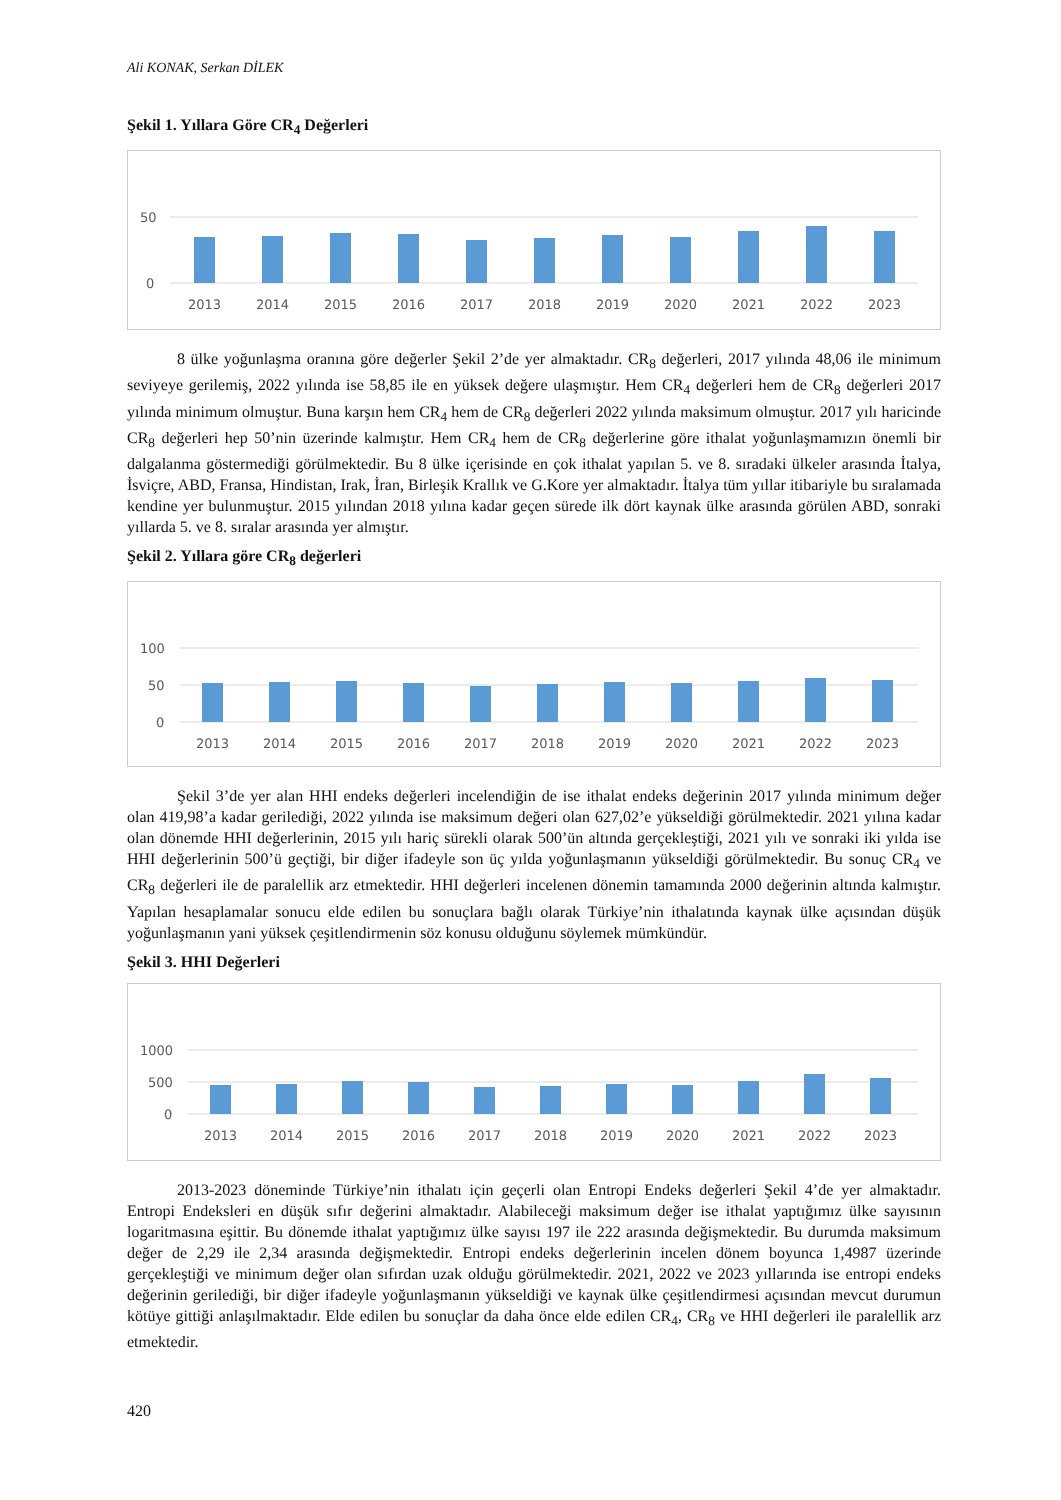Ali KONAK, Serkan DİLEK
Şekil 1. Yıllara Göre CR<sub>4</sub> Değerleri
50
0
2013
2014
2015
2016
2017
2018
2019
2020
2021
2022
2023
8 ülke yoğunlaşma oranına göre değerler Şekil 2’de yer almaktadır. CR<sub>8</sub> değerleri, 2017 yılında 48,06 ile minimum seviyeye gerilemiş, 2022 yılında ise 58,85 ile en yüksek değere ulaşmıştır. Hem CR<sub>4</sub> değerleri hem de CR<sub>8</sub> değerleri 2017 yılında minimum olmuştur. Buna karşın hem CR<sub>4</sub> hem de CR<sub>8</sub> değerleri 2022 yılında maksimum olmuştur. 2017 yılı haricinde CR<sub>8</sub> değerleri hep 50’nin üzerinde kalmıştır. Hem CR<sub>4</sub> hem de CR<sub>8</sub> değerlerine göre ithalat yoğunlaşmamızın önemli bir dalgalanma göstermediği görülmektedir. Bu 8 ülke içerisinde en çok ithalat yapılan 5. ve 8. sıradaki ülkeler arasında İtalya, İsviçre, ABD, Fransa, Hindistan, Irak, İran, Birleşik Krallık ve G.Kore yer almaktadır. İtalya tüm yıllar itibariyle bu sıralamada kendine yer bulunmuştur. 2015 yılından 2018 yılına kadar geçen sürede ilk dört kaynak ülke arasında görülen ABD, sonraki yıllarda 5. ve 8. sıralar arasında yer almıştır.
Şekil 2. Yıllara göre CR<sub>8</sub> değerleri
100
50
0
2013
2014
2015
2016
2017
2018
2019
2020
2021
2022
2023
Şekil 3’de yer alan HHI endeks değerleri incelendiğin de ise ithalat endeks değerinin 2017 yılında minimum değer olan 419,98’a kadar gerilediği, 2022 yılında ise maksimum değeri olan 627,02’e yükseldiği görülmektedir. 2021 yılına kadar olan dönemde HHI değerlerinin, 2015 yılı hariç sürekli olarak 500’ün altında gerçekleştiği, 2021 yılı ve sonraki iki yılda ise HHI değerlerinin 500’ü geçtiği, bir diğer ifadeyle son üç yılda yoğunlaşmanın yükseldiği görülmektedir. Bu sonuç CR<sub>4</sub> ve CR<sub>8</sub> değerleri ile de paralellik arz etmektedir. HHI değerleri incelenen dönemin tamamında 2000 değerinin altında kalmıştır. Yapılan hesaplamalar sonucu elde edilen bu sonuçlara bağlı olarak Türkiye’nin ithalatında kaynak ülke açısından düşük yoğunlaşmanın yani yüksek çeşitlendirmenin söz konusu olduğunu söylemek mümkündür.
Şekil 3. HHI Değerleri
1000
500
0
2013
2014
2015
2016
2017
2018
2019
2020
2021
2022
2023
2013-2023 döneminde Türkiye’nin ithalatı için geçerli olan Entropi Endeks değerleri Şekil 4’de yer almaktadır. Entropi Endeksleri en düşük sıfır değerini almaktadır. Alabileceği maksimum değer ise ithalat yaptığımız ülke sayısının logaritmasına eşittir. Bu dönemde ithalat yaptığımız ülke sayısı 197 ile 222 arasında değişmektedir. Bu durumda maksimum değer de 2,29 ile 2,34 arasında değişmektedir. Entropi endeks değerlerinin incelen dönem boyunca 1,4987 üzerinde gerçekleştiği ve minimum değer olan sıfırdan uzak olduğu görülmektedir. 2021, 2022 ve 2023 yıllarında ise entropi endeks değerinin gerilediği, bir diğer ifadeyle yoğunlaşmanın yükseldiği ve kaynak ülke çeşitlendirmesi açısından mevcut durumun kötüye gittiği anlaşılmaktadır. Elde edilen bu sonuçlar da daha önce elde edilen CR<sub>4</sub>, CR<sub>8</sub> ve HHI değerleri ile paralellik arz etmektedir.
420